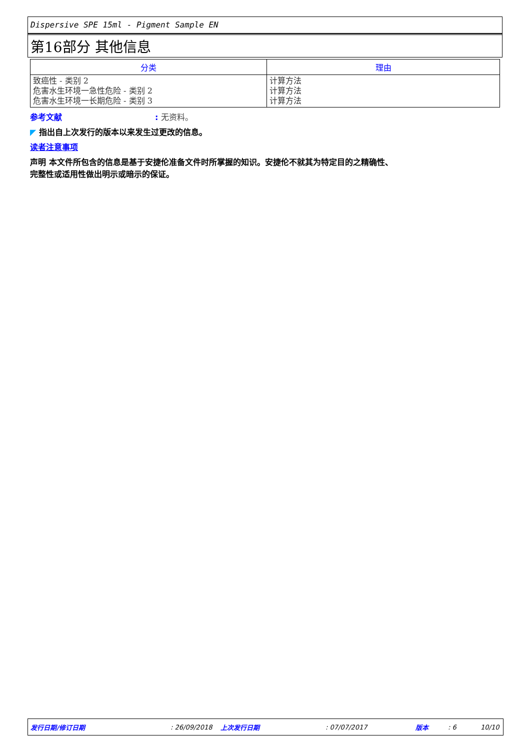Dispersive SPE 15ml - Pigment Sample EN
第16部分 其他信息
| 分类 | 理由 |
| --- | --- |
| 致癌性 - 类别 2 危害水生环境一急性危险 - 类别 2 危害水生环境一长期危险 - 类别 3 | 计算方法 计算方法 计算方法 |
参考文献: 无资料。
◤ 指出自上次发行的版本以来发生过更改的信息。
读者注意事项
声明 本文件所包含的信息是基于安捷伦准备文件时所掌握的知识。安捷伦不就其为特定目的之精确性、
完整性或适用性做出明示或暗示的保证。
发行日期/修订日期: 26/09/2018 上次发行日期: 07/07/2017 版本: 6 10/10